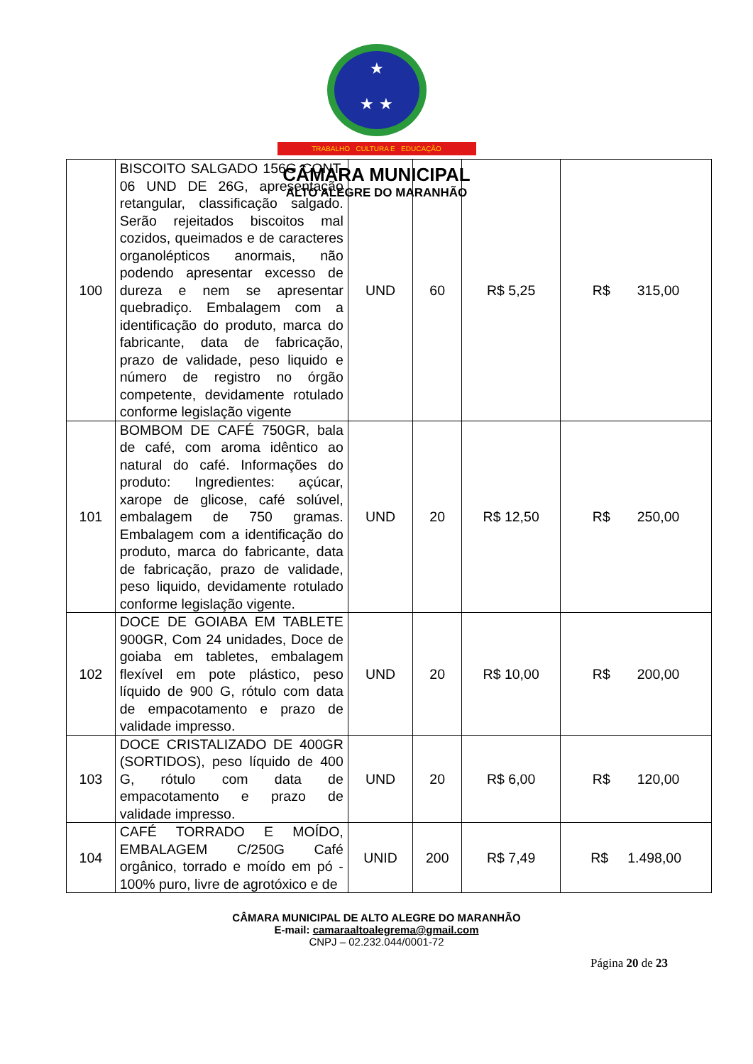★
★ ★
TRABALHO CULTURA E EDUCAÇÃO
CÂMARA MUNICIPAL
ALTO ALEGRE DO MARANHÃO
| 100 | BISCOITO SALGADO 156G CONT. 06 UND DE 26G, apresentação retangular, classificação salgado. Serão rejeitados biscoitos mal cozidos, queimados e de caracteres organolépticos anormais, não podendo apresentar excesso de dureza e nem se apresentar quebradiço. Embalagem com a identificação do produto, marca do fabricante, data de fabricação, prazo de validade, peso liquido e número de registro no órgão competente, devidamente rotulado conforme legislação vigente | UND | 60 | R$ 5,25 | R$ 315,00 |
| 101 | BOMBOM DE CAFÉ 750GR, bala de café, com aroma idêntico ao natural do café. Informações do produto: Ingredientes: açúcar, xarope de glicose, café solúvel, embalagem de 750 gramas. Embalagem com a identificação do produto, marca do fabricante, data de fabricação, prazo de validade, peso liquido, devidamente rotulado conforme legislação vigente. | UND | 20 | R$ 12,50 | R$ 250,00 |
| 102 | DOCE DE GOIABA EM TABLETE 900GR, Com 24 unidades, Doce de goiaba em tabletes, embalagem flexível em pote plástico, peso líquido de 900 G, rótulo com data de empacotamento e prazo de validade impresso. | UND | 20 | R$ 10,00 | R$ 200,00 |
| 103 | DOCE CRISTALIZADO DE 400GR (SORTIDOS), peso líquido de 400 G, rótulo com data de empacotamento e prazo de validade impresso. | UND | 20 | R$ 6,00 | R$ 120,00 |
| 104 | CAFÉ TORRADO E MOÍDO, EMBALAGEM C/250G Café orgânico, torrado e moído em pó - 100% puro, livre de agrotóxico e de | UNID | 200 | R$ 7,49 | R$ 1.498,00 |
CÂMARA MUNICIPAL DE ALTO ALEGRE DO MARANHÃO
E-mail: camaraaltoalegrema@gmail.com
CNPJ – 02.232.044/0001-72
Página 20 de 23